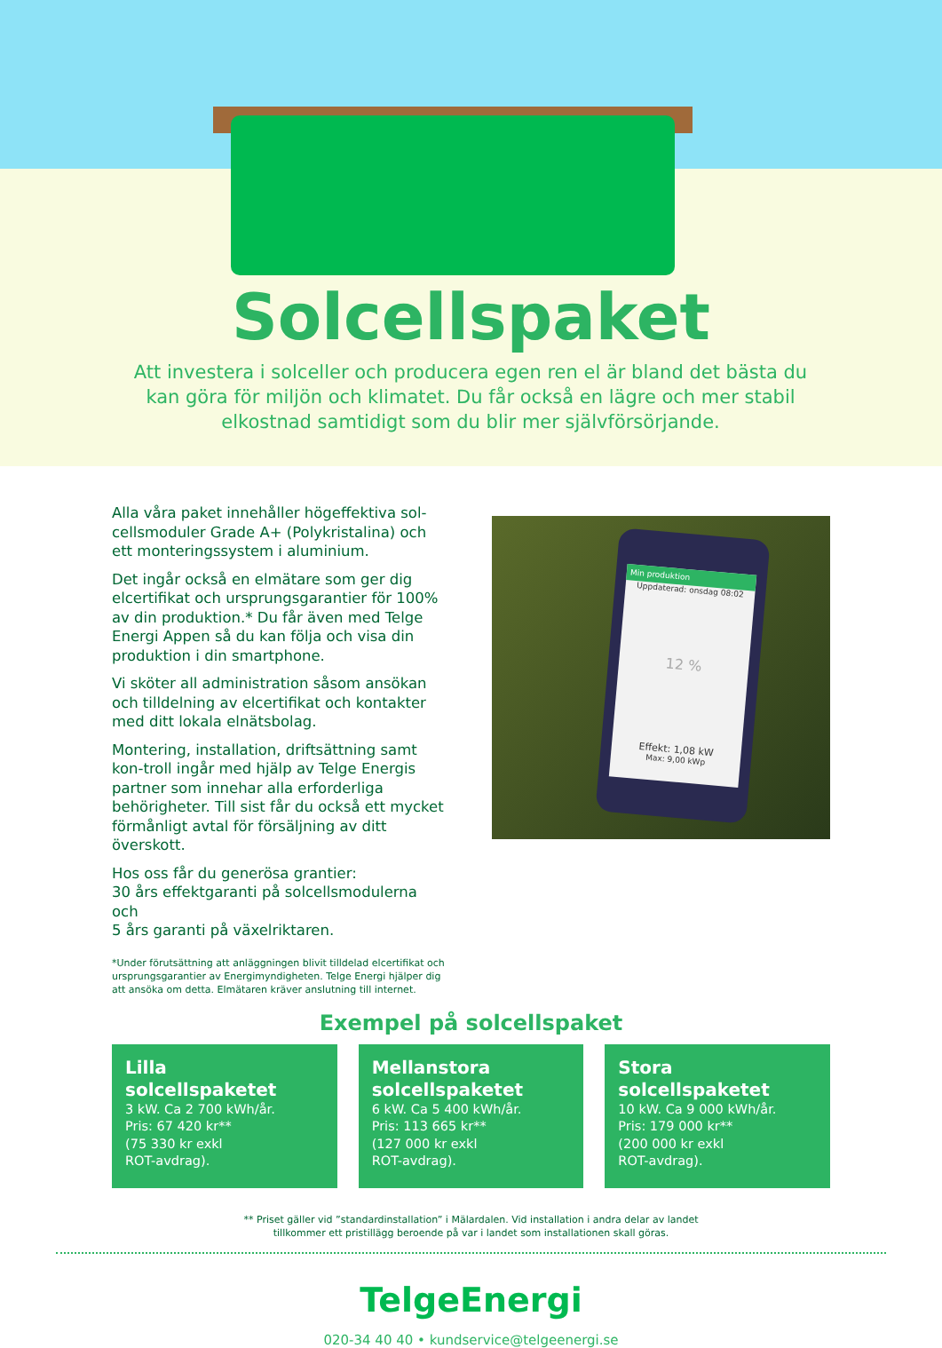Solcellspaket
Att investera i solceller och producera egen ren el är bland det bästa du kan göra för miljön och klimatet. Du får också en lägre och mer stabil elkostnad samtidigt som du blir mer självförsörjande.
Alla våra paket innehåller högeffektiva sol-cellsmoduler Grade A+ (Polykristalina) och ett monteringssystem i aluminium.
Det ingår också en elmätare som ger dig elcertifikat och ursprungsgarantier för 100% av din produktion.* Du får även med Telge Energi Appen så du kan följa och visa din produktion i din smartphone.
Vi sköter all administration såsom ansökan och tilldelning av elcertifikat och kontakter med ditt lokala elnätsbolag.
Montering, installation, driftsättning samt kon-troll ingår med hjälp av Telge Energis partner som innehar alla erforderliga behörigheter. Till sist får du också ett mycket förmånligt avtal för försäljning av ditt överskott.
Hos oss får du generösa grantier:
30 års effektgaranti på solcellsmodulerna och
5 års garanti på växelriktaren.
*Under förutsättning att anläggningen blivit tilldelad elcertifikat och ursprungsgarantier av Energimyndigheten. Telge Energi hjälper dig att ansöka om detta. Elmätaren kräver anslutning till internet.
Min produktion
Uppdaterad: onsdag 08:02
12 %
Effekt: 1,08 kW
Max: 9,00 kWp
Exempel på solcellspaket
Lilla
solcellspaketet
3 kW. Ca 2 700 kWh/år.
Pris: 67 420 kr**
(75 330 kr exkl
ROT-avdrag).
Mellanstora
solcellspaketet
6 kW. Ca 5 400 kWh/år.
Pris: 113 665 kr**
(127 000 kr exkl
ROT-avdrag).
Stora
solcellspaketet
10 kW. Ca 9 000 kWh/år.
Pris: 179 000 kr**
(200 000 kr exkl
ROT-avdrag).
** Priset gäller vid ”standardinstallation” i Mälardalen. Vid installation i andra delar av landet
tillkommer ett pristillägg beroende på var i landet som installationen skall göras.
TelgeEnergi
020-34 40 40 • kundservice@telgeenergi.se